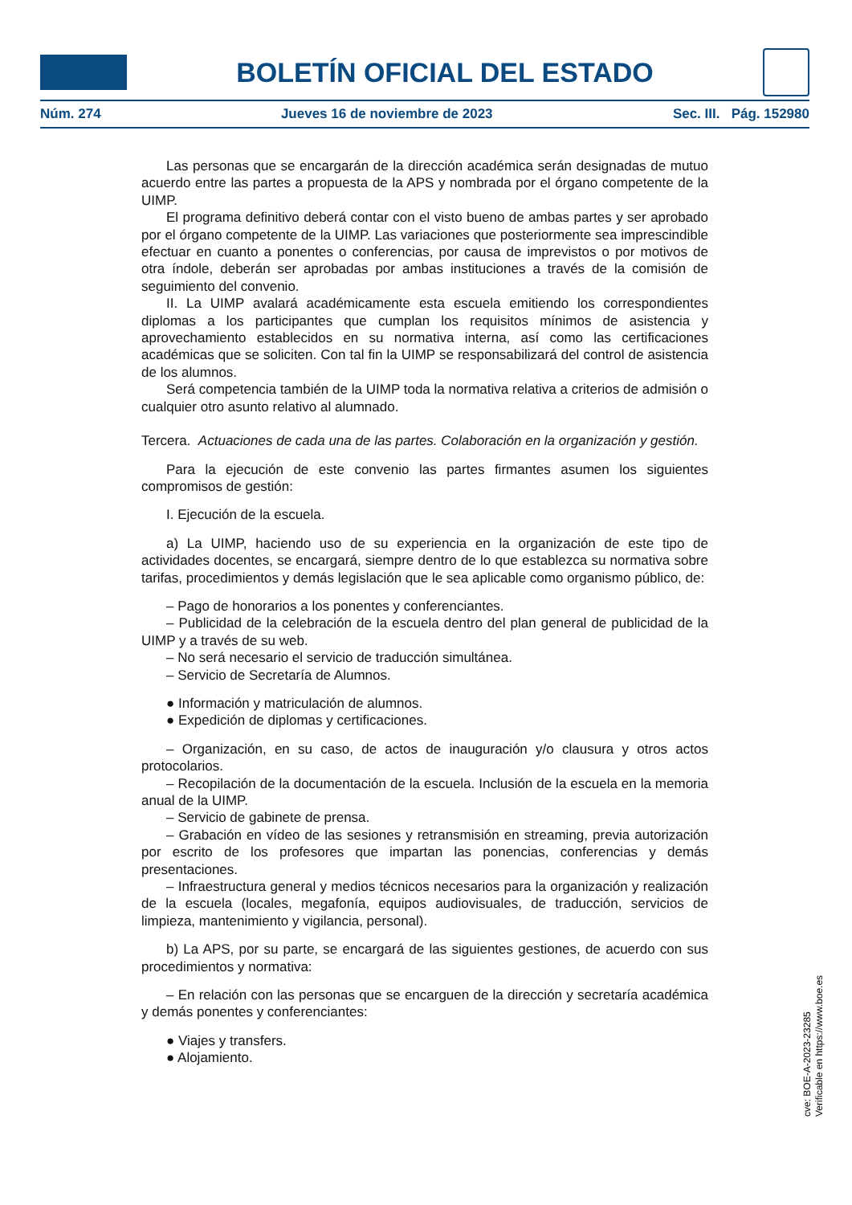BOLETÍN OFICIAL DEL ESTADO
Núm. 274 Jueves 16 de noviembre de 2023 Sec. III. Pág. 152980
Las personas que se encargarán de la dirección académica serán designadas de mutuo acuerdo entre las partes a propuesta de la APS y nombrada por el órgano competente de la UIMP.
El programa definitivo deberá contar con el visto bueno de ambas partes y ser aprobado por el órgano competente de la UIMP. Las variaciones que posteriormente sea imprescindible efectuar en cuanto a ponentes o conferencias, por causa de imprevistos o por motivos de otra índole, deberán ser aprobadas por ambas instituciones a través de la comisión de seguimiento del convenio.
II. La UIMP avalará académicamente esta escuela emitiendo los correspondientes diplomas a los participantes que cumplan los requisitos mínimos de asistencia y aprovechamiento establecidos en su normativa interna, así como las certificaciones académicas que se soliciten. Con tal fin la UIMP se responsabilizará del control de asistencia de los alumnos.
Será competencia también de la UIMP toda la normativa relativa a criterios de admisión o cualquier otro asunto relativo al alumnado.
Tercera. Actuaciones de cada una de las partes. Colaboración en la organización y gestión.
Para la ejecución de este convenio las partes firmantes asumen los siguientes compromisos de gestión:
I. Ejecución de la escuela.
a) La UIMP, haciendo uso de su experiencia en la organización de este tipo de actividades docentes, se encargará, siempre dentro de lo que establezca su normativa sobre tarifas, procedimientos y demás legislación que le sea aplicable como organismo público, de:
– Pago de honorarios a los ponentes y conferenciantes.
– Publicidad de la celebración de la escuela dentro del plan general de publicidad de la UIMP y a través de su web.
– No será necesario el servicio de traducción simultánea.
– Servicio de Secretaría de Alumnos.
● Información y matriculación de alumnos.
● Expedición de diplomas y certificaciones.
– Organización, en su caso, de actos de inauguración y/o clausura y otros actos protocolarios.
– Recopilación de la documentación de la escuela. Inclusión de la escuela en la memoria anual de la UIMP.
– Servicio de gabinete de prensa.
– Grabación en vídeo de las sesiones y retransmisión en streaming, previa autorización por escrito de los profesores que impartan las ponencias, conferencias y demás presentaciones.
– Infraestructura general y medios técnicos necesarios para la organización y realización de la escuela (locales, megafonía, equipos audiovisuales, de traducción, servicios de limpieza, mantenimiento y vigilancia, personal).
b) La APS, por su parte, se encargará de las siguientes gestiones, de acuerdo con sus procedimientos y normativa:
– En relación con las personas que se encarguen de la dirección y secretaría académica y demás ponentes y conferenciantes:
● Viajes y transfers.
● Alojamiento.
cve: BOE-A-2023-23285
Verificable en https://www.boe.es